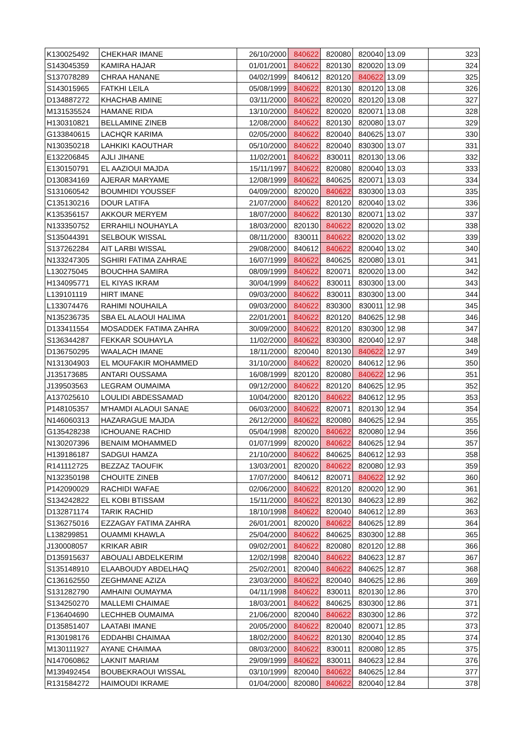| K130025492 | CHEKHAR IMANE | 26/10/2000 | 840622 | 820080 | 820040 | 13.09 | 323 |
| S143045359 | KAMIRA HAJAR | 01/01/2001 | 840622 | 820130 | 820020 | 13.09 | 324 |
| S137078289 | CHRAA HANANE | 04/02/1999 | 840612 | 820120 | 840622 | 13.09 | 325 |
| S143015965 | FATKHI LEILA | 05/08/1999 | 840622 | 820130 | 820120 | 13.08 | 326 |
| D134887272 | KHACHAB AMINE | 03/11/2000 | 840622 | 820020 | 820120 | 13.08 | 327 |
| M131535524 | HAMANE RIDA | 13/10/2000 | 840622 | 820020 | 820071 | 13.08 | 328 |
| H130310821 | BELLAMINE ZINEB | 12/08/2000 | 840622 | 820130 | 820080 | 13.07 | 329 |
| G133840615 | LACHQR KARIMA | 02/05/2000 | 840622 | 820040 | 840625 | 13.07 | 330 |
| N130350218 | LAHKIKI KAOUTHAR | 05/10/2000 | 840622 | 820040 | 830300 | 13.07 | 331 |
| E132206845 | AJLI JIHANE | 11/02/2001 | 840622 | 830011 | 820130 | 13.06 | 332 |
| E130150791 | EL AAZIOUI MAJDA | 15/11/1997 | 840622 | 820080 | 820040 | 13.03 | 333 |
| D130834169 | AJERAR MARYAME | 12/08/1999 | 840622 | 840625 | 820071 | 13.03 | 334 |
| S131060542 | BOUMHIDI YOUSSEF | 04/09/2000 | 820020 | 840622 | 830300 | 13.03 | 335 |
| C135130216 | DOUR LATIFA | 21/07/2000 | 840622 | 820120 | 820040 | 13.02 | 336 |
| K135356157 | AKKOUR MERYEM | 18/07/2000 | 840622 | 820130 | 820071 | 13.02 | 337 |
| N133350752 | ERRAHILI NOUHAYLA | 18/03/2000 | 820130 | 840622 | 820020 | 13.02 | 338 |
| S135044391 | SELBOUK WISSAL | 08/11/2000 | 830011 | 840622 | 820020 | 13.02 | 339 |
| S137262284 | AIT LARBI WISSAL | 29/08/2000 | 840612 | 840622 | 820040 | 13.02 | 340 |
| N133247305 | SGHIRI FATIMA ZAHRAE | 16/07/1999 | 840622 | 840625 | 820080 | 13.01 | 341 |
| L130275045 | BOUCHHA SAMIRA | 08/09/1999 | 840622 | 820071 | 820020 | 13.00 | 342 |
| H134095771 | EL KIYAS IKRAM | 30/04/1999 | 840622 | 830011 | 830300 | 13.00 | 343 |
| L139101119 | HIRT IMANE | 09/03/2000 | 840622 | 830011 | 830300 | 13.00 | 344 |
| L133074476 | RAHIMI NOUHAILA | 09/03/2000 | 840622 | 830300 | 830011 | 12.98 | 345 |
| N135236735 | SBA EL ALAOUI HALIMA | 22/01/2001 | 840622 | 820120 | 840625 | 12.98 | 346 |
| D133411554 | MOSADDEK FATIMA ZAHRA | 30/09/2000 | 840622 | 820120 | 830300 | 12.98 | 347 |
| S136344287 | FEKKAR SOUHAYLA | 11/02/2000 | 840622 | 830300 | 820040 | 12.97 | 348 |
| D136750295 | WAALACH IMANE | 18/11/2000 | 820040 | 820130 | 840622 | 12.97 | 349 |
| N131304903 | EL MOUFAKIR MOHAMMED | 31/10/2000 | 840622 | 820020 | 840612 | 12.96 | 350 |
| J135173685 | ANTARI OUSSAMA | 16/08/1999 | 820120 | 820080 | 840622 | 12.96 | 351 |
| J139503563 | LEGRAM OUMAIMA | 09/12/2000 | 840622 | 820120 | 840625 | 12.95 | 352 |
| A137025610 | LOULIDI ABDESSAMAD | 10/04/2000 | 820120 | 840622 | 840612 | 12.95 | 353 |
| P148105357 | M'HAMDI ALAOUI SANAE | 06/03/2000 | 840622 | 820071 | 820130 | 12.94 | 354 |
| N146060313 | HAZARAGUE MAJDA | 26/12/2000 | 840622 | 820080 | 840625 | 12.94 | 355 |
| G135428238 | ICHOUANE RACHID | 05/04/1998 | 820020 | 840622 | 820080 | 12.94 | 356 |
| N130207396 | BENAIM MOHAMMED | 01/07/1999 | 820020 | 840622 | 840625 | 12.94 | 357 |
| H139186187 | SADGUI HAMZA | 21/10/2000 | 840622 | 840625 | 840612 | 12.93 | 358 |
| R141112725 | BEZZAZ TAOUFIK | 13/03/2001 | 820020 | 840622 | 820080 | 12.93 | 359 |
| N132350198 | CHOUITE ZINEB | 17/07/2000 | 840612 | 820071 | 840622 | 12.92 | 360 |
| P142090029 | RACHIDI WAFAE | 02/06/2000 | 840622 | 820120 | 820020 | 12.90 | 361 |
| S134242822 | EL KOBI BTISSAM | 15/11/2000 | 840622 | 820130 | 840623 | 12.89 | 362 |
| D132871174 | TARIK RACHID | 18/10/1998 | 840622 | 820040 | 840612 | 12.89 | 363 |
| S136275016 | EZZAGAY FATIMA ZAHRA | 26/01/2001 | 820020 | 840622 | 840625 | 12.89 | 364 |
| L138299851 | OUAMMI KHAWLA | 25/04/2000 | 840622 | 840625 | 830300 | 12.88 | 365 |
| J130008057 | KRIKAR ABIR | 09/02/2001 | 840622 | 820080 | 820120 | 12.88 | 366 |
| D135915637 | ABOUALI ABDELKERIM | 12/02/1998 | 820040 | 840622 | 840623 | 12.87 | 367 |
| S135148910 | ELAABOUDY ABDELHAQ | 25/02/2001 | 820040 | 840622 | 840625 | 12.87 | 368 |
| C136162550 | ZEGHMANE AZIZA | 23/03/2000 | 840622 | 820040 | 840625 | 12.86 | 369 |
| S131282790 | AMHAINI OUMAYMA | 04/11/1998 | 840622 | 830011 | 820130 | 12.86 | 370 |
| S134250270 | MALLEMI CHAIMAE | 18/03/2001 | 840622 | 840625 | 830300 | 12.86 | 371 |
| F136404690 | LECHHEB OUMAIMA | 21/06/2000 | 820040 | 840622 | 830300 | 12.86 | 372 |
| D135851407 | LAATABI IMANE | 20/05/2000 | 840622 | 820040 | 820071 | 12.85 | 373 |
| R130198176 | EDDAHBI CHAIMAA | 18/02/2000 | 840622 | 820130 | 820040 | 12.85 | 374 |
| M130111927 | AYANE CHAIMAA | 08/03/2000 | 840622 | 830011 | 820080 | 12.85 | 375 |
| N147060862 | LAKNIT MARIAM | 29/09/1999 | 840622 | 830011 | 840623 | 12.84 | 376 |
| M139492454 | BOUBEKRAOUI WISSAL | 03/10/1999 | 820040 | 840622 | 840625 | 12.84 | 377 |
| R131584272 | HAIMOUDI IKRAME | 01/04/2000 | 820080 | 840622 | 820040 | 12.84 | 378 |